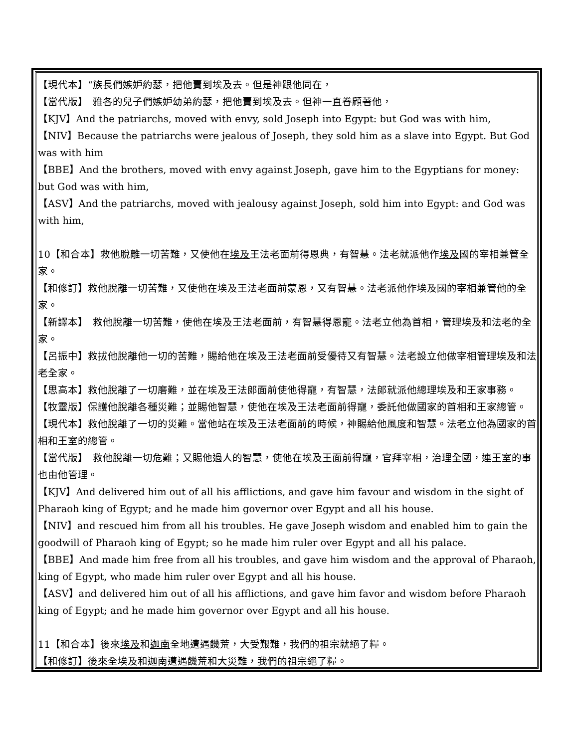【現代本】“族長們嫉妒約瑟，把他賣到埃及去。但是神跟他同在，
【當代版】　雅各的兒子們嫉妒幼弟約瑟，把他賣到埃及去。但神一直眷顧著他，
【KJV】And the patriarchs, moved with envy, sold Joseph into Egypt: but God was with him,
【NIV】Because the patriarchs were jealous of Joseph, they sold him as a slave into Egypt. But God was with him
【BBE】And the brothers, moved with envy against Joseph, gave him to the Egyptians for money: but God was with him,
【ASV】And the patriarchs, moved with jealousy against Joseph, sold him into Egypt: and God was with him,
10【和合本】救他脫離一切苦難，又使他在埃及王法老面前得恩典，有智慧。法老就派他作埃及國的宰相兼管全家。
【和修訂】救他脫離一切苦難，又使他在埃及王法老面前蒙恩，又有智慧。法老派他作埃及國的宰相兼管他的全家。
【新譯本】　救他脫離一切苦難，使他在埃及王法老面前，有智慧得恩寵。法老立他為首相，管理埃及和法老的全家。
【呂振中】救拔他脫離他一切的苦難，賜給他在埃及王法老面前受優待又有智慧。法老設立他做宰相管理埃及和法老全家。
【思高本】救他脫離了一切磨難，並在埃及王法郎面前使他得寵，有智慧，法郎就派他總理埃及和王家事務。
【牧靈版】保護他脫離各種災難；並賜他智慧，使他在埃及王法老面前得寵，委託他做國家的首相和王家總管。
【現代本】救他脫離了一切的災難。當他站在埃及王法老面前的時候，神賜給他風度和智慧。法老立他為國家的首相和王室的總管。
【當代版】　救他脫離一切危難；又賜他過人的智慧，使他在埃及王面前得寵，官拜宰相，治理全國，連王室的事也由他管理。
【KJV】And delivered him out of all his afflictions, and gave him favour and wisdom in the sight of Pharaoh king of Egypt; and he made him governor over Egypt and all his house.
【NIV】and rescued him from all his troubles. He gave Joseph wisdom and enabled him to gain the goodwill of Pharaoh king of Egypt; so he made him ruler over Egypt and all his palace.
【BBE】And made him free from all his troubles, and gave him wisdom and the approval of Pharaoh, king of Egypt, who made him ruler over Egypt and all his house.
【ASV】and delivered him out of all his afflictions, and gave him favor and wisdom before Pharaoh king of Egypt; and he made him governor over Egypt and all his house.
11【和合本】後來埃及和迦南全地遭遇饑荒，大受艱難，我們的祖宗就絕了糧。
【和修訂】後來全埃及和迦南遭遇饑荒和大災難，我們的祖宗絕了糧。